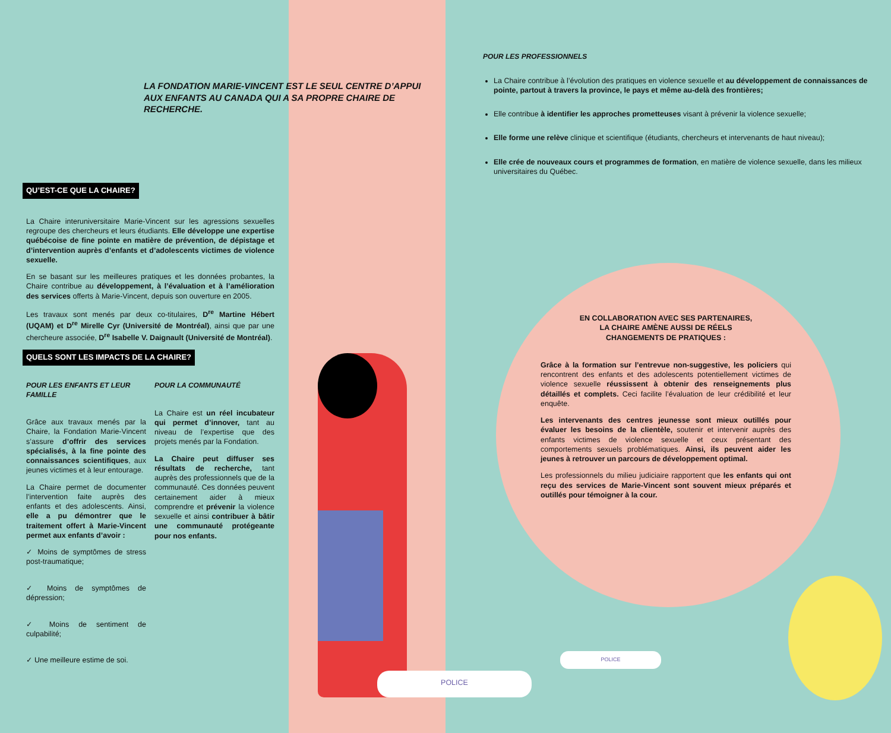LA FONDATION MARIE-VINCENT EST LE SEUL CENTRE D’APPUI AUX ENFANTS AU CANADA QUI A SA PROPRE CHAIRE DE RECHERCHE.
QU’EST-CE QUE LA CHAIRE?
La Chaire interuniversitaire Marie-Vincent sur les agressions sexuelles regroupe des chercheurs et leurs étudiants. Elle développe une expertise québécoise de fine pointe en matière de prévention, de dépistage et d’intervention auprès d’enfants et d’adolescents victimes de violence sexuelle.
En se basant sur les meilleures pratiques et les données probantes, la Chaire contribue au développement, à l’évaluation et à l’amélioration des services offerts à Marie-Vincent, depuis son ouverture en 2005.
Les travaux sont menés par deux co-titulaires, D<sup>re</sup> Martine Hébert (UQAM) et D<sup>re</sup> Mirelle Cyr (Université de Montréal), ainsi que par une chercheure associée, D<sup>re</sup> Isabelle V. Daignault (Université de Montréal).
QUELS SONT LES IMPACTS DE LA CHAIRE?
POUR LES ENFANTS ET LEUR FAMILLE
Grâce aux travaux menés par la Chaire, la Fondation Marie-Vincent s’assure d’offrir des services spécialisés, à la fine pointe des connaissances scientifiques, aux jeunes victimes et à leur entourage.
La Chaire permet de documenter l’intervention faite auprès des enfants et des adolescents. Ainsi, elle a pu démontrer que le traitement offert à Marie-Vincent permet aux enfants d’avoir :
✓ Moins de symptômes de stress post-traumatique;
✓ Moins de symptômes de dépression;
✓ Moins de sentiment de culpabilité;
✓ Une meilleure estime de soi.
POUR LA COMMUNAUTÉ
La Chaire est un réel incubateur qui permet d’innover, tant au niveau de l’expertise que des projets menés par la Fondation.
La Chaire peut diffuser ses résultats de recherche, tant auprès des professionnels que de la communauté. Ces données peuvent certainement aider à mieux comprendre et prévenir la violence sexuelle et ainsi contribuer à bâtir une communauté protégeante pour nos enfants.
POUR LES PROFESSIONNELS
La Chaire contribue à l’évolution des pratiques en violence sexuelle et au développement de connaissances de pointe, partout à travers la province, le pays et même au-delà des frontières;
Elle contribue à identifier les approches prometteuses visant à prévenir la violence sexuelle;
Elle forme une relève clinique et scientifique (étudiants, chercheurs et intervenants de haut niveau);
Elle crée de nouveaux cours et programmes de formation, en matière de violence sexuelle, dans les milieux universitaires du Québec.
EN COLLABORATION AVEC SES PARTENAIRES,
LA CHAIRE AMÈNE AUSSI DE RÉELS
CHANGEMENTS DE PRATIQUES :
Grâce à la formation sur l’entrevue non-suggestive, les policiers qui rencontrent des enfants et des adolescents potentiellement victimes de violence sexuelle réussissent à obtenir des renseignements plus détaillés et complets. Ceci facilite l’évaluation de leur crédibilité et leur enquête.
Les intervenants des centres jeunesse sont mieux outillés pour évaluer les besoins de la clientèle, soutenir et intervenir auprès des enfants victimes de violence sexuelle et ceux présentant des comportements sexuels problématiques. Ainsi, ils peuvent aider les jeunes à retrouver un parcours de développement optimal.
Les professionnels du milieu judiciaire rapportent que les enfants qui ont reçu des services de Marie-Vincent sont souvent mieux préparés et outillés pour témoigner à la cour.
POLICE
POLICE